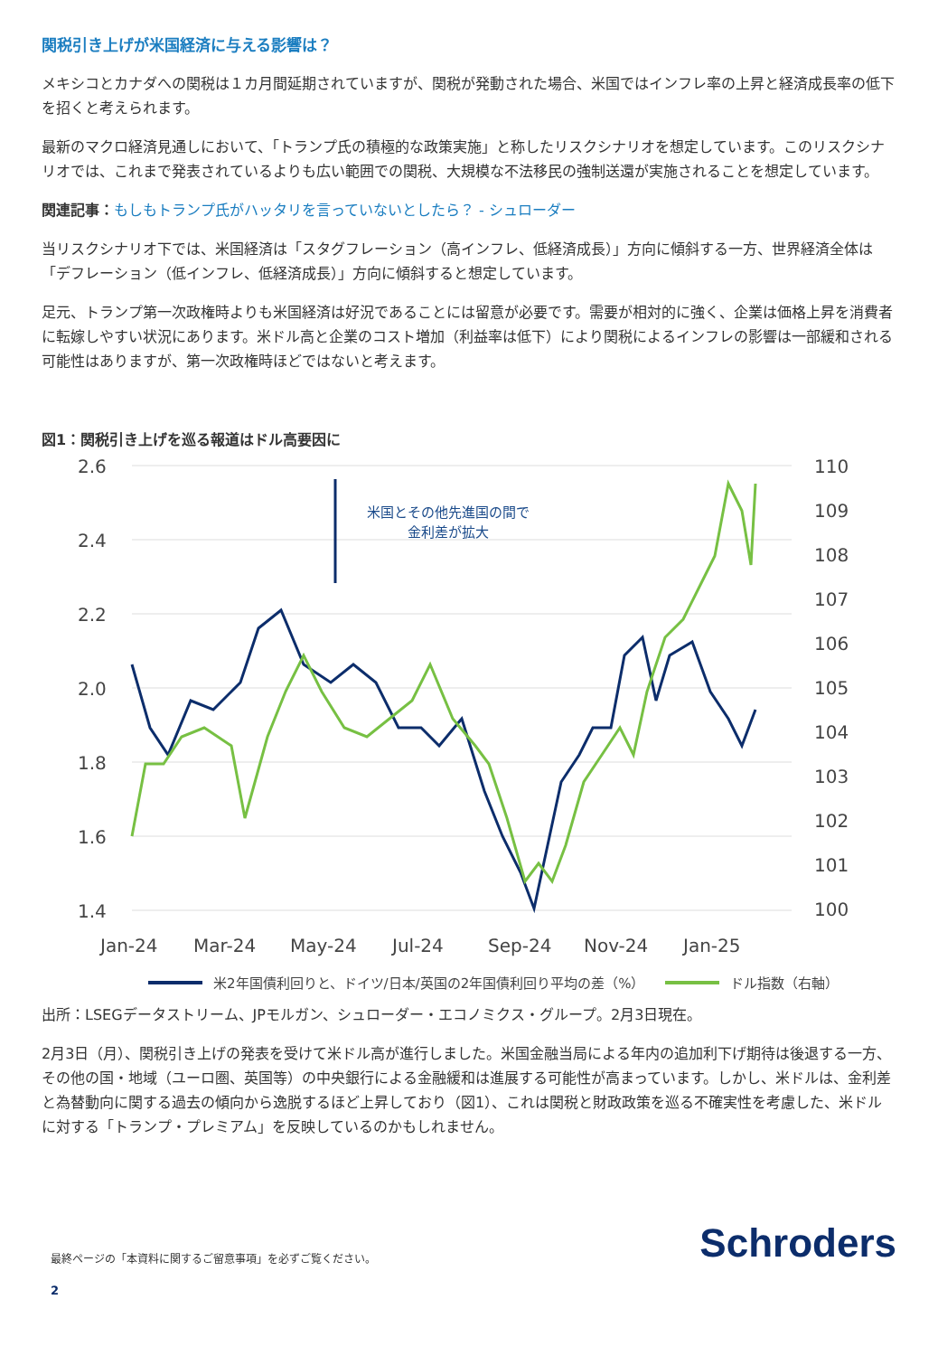関税引き上げが米国経済に与える影響は？
メキシコとカナダへの関税は１カ月間延期されていますが、関税が発動された場合、米国ではインフレ率の上昇と経済成長率の低下を招くと考えられます。
最新のマクロ経済見通しにおいて、「トランプ氏の積極的な政策実施」と称したリスクシナリオを想定しています。このリスクシナリオでは、これまで発表されているよりも広い範囲での関税、大規模な不法移民の強制送還が実施されることを想定しています。
関連記事：もしもトランプ氏がハッタリを言っていないとしたら？ - シュローダー
当リスクシナリオ下では、米国経済は「スタグフレーション（高インフレ、低経済成長）」方向に傾斜する一方、世界経済全体は「デフレーション（低インフレ、低経済成長）」方向に傾斜すると想定しています。
足元、トランプ第一次政権時よりも米国経済は好況であることには留意が必要です。需要が相対的に強く、企業は価格上昇を消費者に転嫁しやすい状況にあります。米ドル高と企業のコスト増加（利益率は低下）により関税によるインフレの影響は一部緩和される可能性はありますが、第一次政権時ほどではないと考えます。
図1：関税引き上げを巡る報道はドル高要因に
2.6
2.4
2.2
2.0
1.8
1.6
1.4
110
109
108
107
106
105
104
103
102
101
100
Jan-24
Mar-24
May-24
Jul-24
Sep-24
Nov-24
Jan-25
米国とその他先進国の間で
金利差が拡大
米2年国債利回りと、ドイツ/日本/英国の2年国債利回り平均の差（%）
ドル指数（右軸）
出所：LSEGデータストリーム、JPモルガン、シュローダー・エコノミクス・グループ。2月3日現在。
2月3日（月）、関税引き上げの発表を受けて米ドル高が進行しました。米国金融当局による年内の追加利下げ期待は後退する一方、その他の国・地域（ユーロ圏、英国等）の中央銀行による金融緩和は進展する可能性が高まっています。しかし、米ドルは、金利差と為替動向に関する過去の傾向から逸脱するほど上昇しており（図1）、これは関税と財政政策を巡る不確実性を考慮した、米ドルに対する「トランプ・プレミアム」を反映しているのかもしれません。
最終ページの「本資料に関するご留意事項」を必ずご覧ください。 Schroders
2